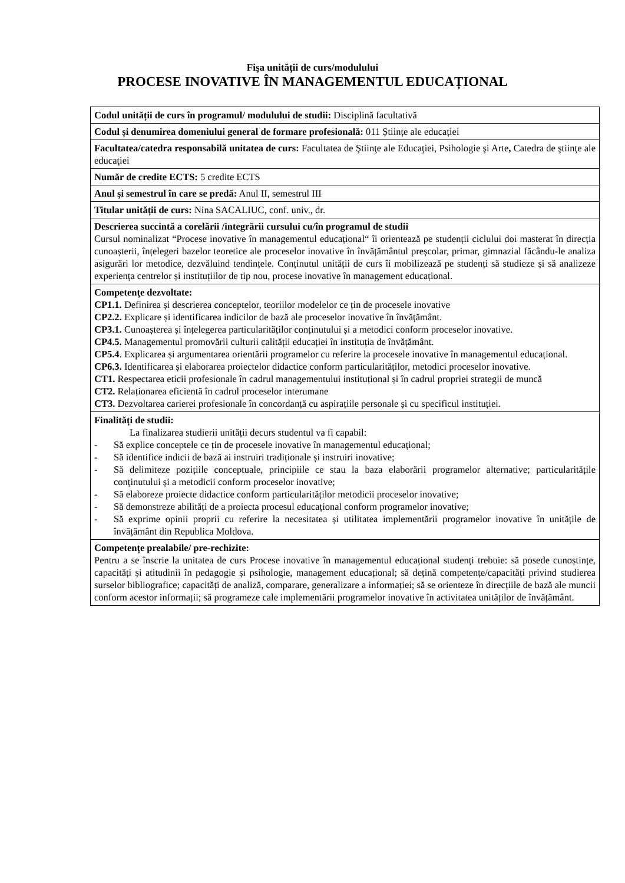Fişa unităţii de curs/modulului
PROCESE INOVATIVE ÎN MANAGEMENTUL EDUCAȚIONAL
| Codul unității de curs în programul/ modulului de studii: Disciplină facultativă |
| Codul și denumirea domeniului general de formare profesională: 011 Științe ale educației |
| Facultatea/catedra responsabilă unitatea de curs: Facultatea de Ştiinţe ale Educaţiei, Psihologie şi Arte , Catedra de ştiinţe ale educaţiei |
| Număr de credite ECTS: 5 credite ECTS |
| Anul şi semestrul în care se predă: Anul II, semestrul III |
| Titular unității de curs: Nina SACALIUC, conf. univ., dr. |
| Descrierea succintă a corelării /integrării cursului cu/în programul de studii Cursul nominalizat “Procese inovative în managementul educațional“ îi orientează pe studenții ciclului doi masterat în direcția cunoașterii, înțelegeri bazelor teoretice ale proceselor inovative în învățământul preșcolar, primar, gimnazial făcându-le analiza asigurări lor metodice, dezvăluind tendințele. Conținutul unității de curs îi mobilizează pe studenți să studieze și să analizeze experiența centrelor și instituțiilor de tip nou, procese inovative în management educațional. |
| Competenţe dezvoltate: CP1.1. Definirea și descrierea conceptelor, teoriilor modelelor ce țin de procesele inovative CP2.2. Explicare și identificarea indicilor de bază ale proceselor inovative în învățământ. CP3.1. Cunoașterea și înțelegerea particularităților conținutului și a metodici conform proceselor inovative. CP4.5. Managementul promovării culturii calității educației în instituția de învățământ. CP5.4 . Explicarea și argumentarea orientării programelor cu referire la procesele inovative în managementul educațional. CP6.3. Identificarea și elaborarea proiectelor didactice conform particularităților, metodici proceselor inovative. CT1. Respectarea eticii profesionale în cadrul managementului instituțional și în cadrul propriei strategii de muncă CT2. Relaționarea eficientă în cadrul proceselor interumane CT3. Dezvoltarea carierei profesionale în concordanță cu aspirațiile personale și cu specificul instituției. |
| Finalități de studii: La finalizarea studierii unității decurs studentul va fi capabil: - Să explice conceptele ce țin de procesele inovative în managementul educațional; - Să identifice indicii de bază ai instruiri tradiționale și instruiri inovative; - Să delimiteze pozițiile conceptuale, principiile ce stau la baza elaborării programelor alternative; particularitățile conținutului și a metodicii conform proceselor inovative; - Să elaboreze proiecte didactice conform particularităților metodicii proceselor inovative; - Să demonstreze abilități de a proiecta procesul educațional conform programelor inovative; - Să exprime opinii proprii cu referire la necesitatea și utilitatea implementării programelor inovative în unitățile de învățământ din Republica Moldova. |
| Competențe prealabile/ pre-rechizite: Pentru a se înscrie la unitatea de curs Procese inovative în managementul educațional studenți trebuie: să posede cunoștințe, capacități și atitudinii în pedagogie și psihologie, management educațional; să dețină competențe/capacități privind studierea surselor bibliografice; capacități de analiză, comparare, generalizare a informației; să se orienteze în direcțiile de bază ale muncii conform acestor informații; să programeze cale implementării programelor inovative în activitatea unităților de învățământ. |